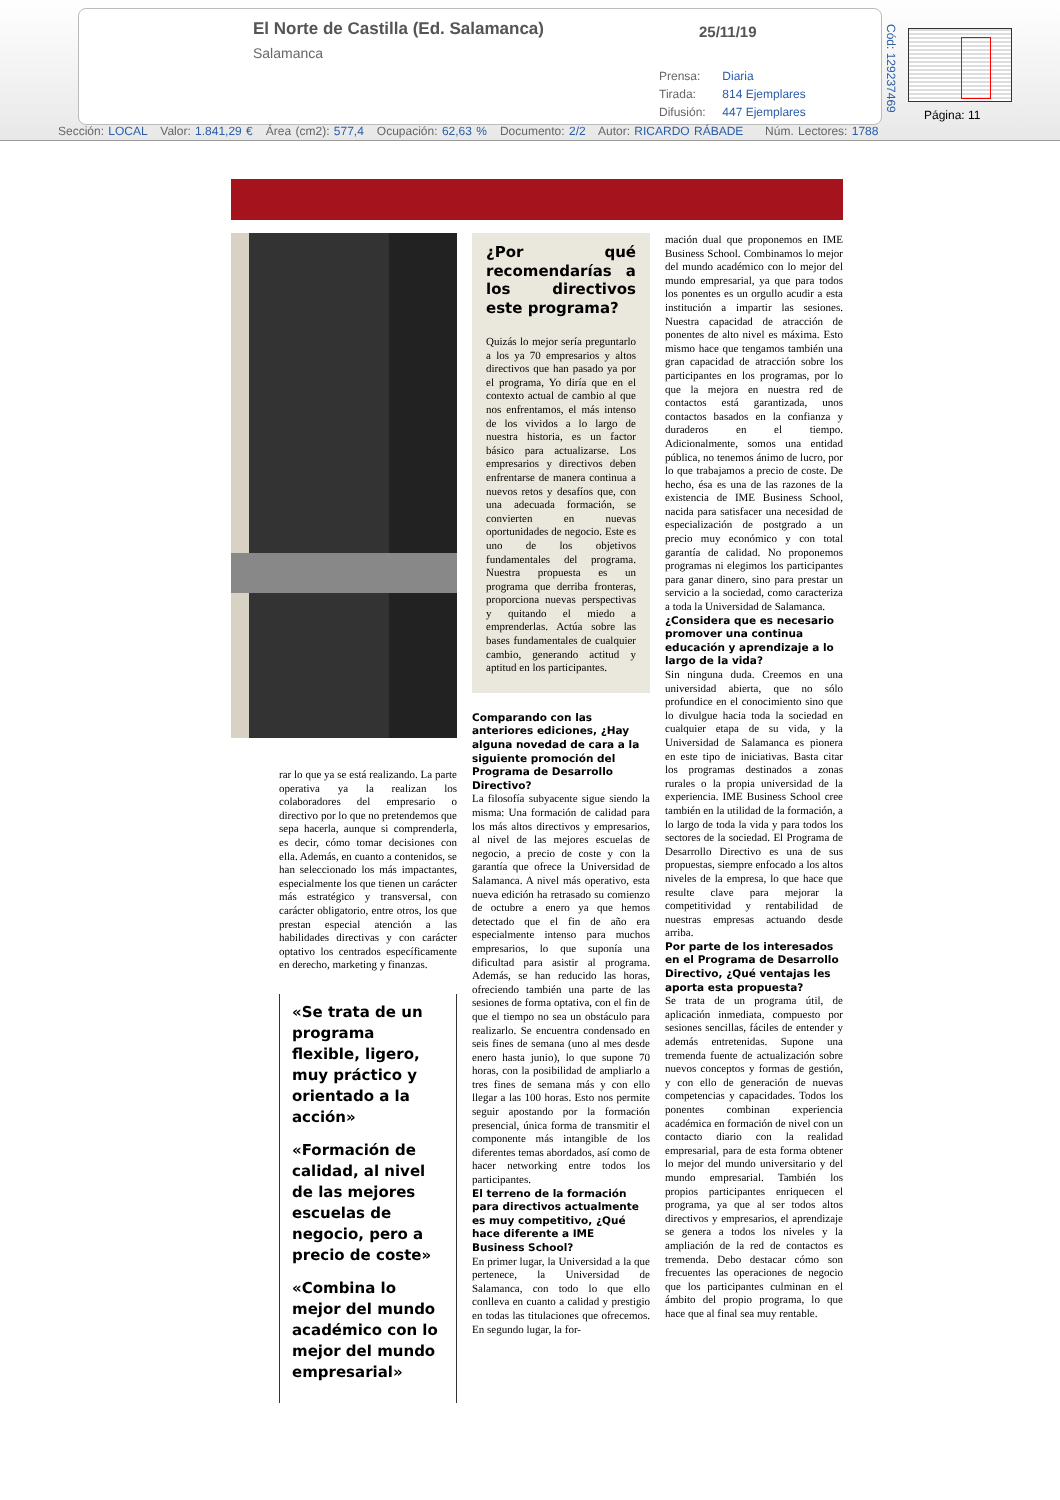El Norte de Castilla (Ed. Salamanca)
Salamanca
25/11/19
Prensa: Diaria
Tirada: 814 Ejemplares
Difusión: 447 Ejemplares
Cód: 129237469
Página: 11
Sección: LOCAL Valor: 1.841,29 € Área (cm2): 577,4 Ocupación: 62,63 % Documento: 2/2 Autor: RICARDO RÁBADE Núm. Lectores: 1788
rar lo que ya se está realizando. La parte operativa ya la realizan los colaboradores del empresario o directivo por lo que no pretendemos que sepa hacerla, aunque si comprenderla, es decir, cómo tomar decisiones con ella. Además, en cuanto a contenidos, se han seleccionado los más impactantes, especialmente los que tienen un carácter más estratégico y transversal, con carácter obligatorio, entre otros, los que prestan especial atención a las habilidades directivas y con carácter optativo los centrados específicamente en derecho, marketing y finanzas.
«Se trata de un programa flexible, ligero, muy práctico y orientado a la acción»
«Formación de calidad, al nivel de las mejores escuelas de negocio, pero a precio de coste»
«Combina lo mejor del mundo académico con lo mejor del mundo empresarial»
¿Por qué recomendarías a los directivos este programa?
Quizás lo mejor sería preguntarlo a los ya 70 empresarios y altos directivos que han pasado ya por el programa, Yo diría que en el contexto actual de cambio al que nos enfrentamos, el más intenso de los vividos a lo largo de nuestra historia, es un factor básico para actualizarse. Los empresarios y directivos deben enfrentarse de manera continua a nuevos retos y desafíos que, con una adecuada formación, se convierten en nuevas oportunidades de negocio. Este es uno de los objetivos fundamentales del programa. Nuestra propuesta es un programa que derriba fronteras, proporciona nuevas perspectivas y quitando el miedo a emprenderlas. Actúa sobre las bases fundamentales de cualquier cambio, generando actitud y aptitud en los participantes.
Comparando con las anteriores ediciones, ¿Hay alguna novedad de cara a la siguiente promoción del Programa de Desarrollo Directivo?
La filosofía subyacente sigue siendo la misma: Una formación de calidad para los más altos directivos y empresarios, al nivel de las mejores escuelas de negocio, a precio de coste y con la garantía que ofrece la Universidad de Salamanca. A nivel más operativo, esta nueva edición ha retrasado su comienzo de octubre a enero ya que hemos detectado que el fin de año era especialmente intenso para muchos empresarios, lo que suponía una dificultad para asistir al programa. Además, se han reducido las horas, ofreciendo también una parte de las sesiones de forma optativa, con el fin de que el tiempo no sea un obstáculo para realizarlo. Se encuentra condensado en seis fines de semana (uno al mes desde enero hasta junio), lo que supone 70 horas, con la posibilidad de ampliarlo a tres fines de semana más y con ello llegar a las 100 horas. Esto nos permite seguir apostando por la formación presencial, única forma de transmitir el componente más intangible de los diferentes temas abordados, así como de hacer networking entre todos los participantes.
El terreno de la formación para directivos actualmente es muy competitivo, ¿Qué hace diferente a IME Business School?
En primer lugar, la Universidad a la que pertenece, la Universidad de Salamanca, con todo lo que ello conlleva en cuanto a calidad y prestigio en todas las titulaciones que ofrecemos. En segundo lugar, la for-
mación dual que proponemos en IME Business School. Combinamos lo mejor del mundo académico con lo mejor del mundo empresarial, ya que para todos los ponentes es un orgullo acudir a esta institución a impartir las sesiones. Nuestra capacidad de atracción de ponentes de alto nivel es máxima. Esto mismo hace que tengamos también una gran capacidad de atracción sobre los participantes en los programas, por lo que la mejora en nuestra red de contactos está garantizada, unos contactos basados en la confianza y duraderos en el tiempo. Adicionalmente, somos una entidad pública, no tenemos ánimo de lucro, por lo que trabajamos a precio de coste. De hecho, ésa es una de las razones de la existencia de IME Business School, nacida para satisfacer una necesidad de especialización de postgrado a un precio muy económico y con total garantía de calidad. No proponemos programas ni elegimos los participantes para ganar dinero, sino para prestar un servicio a la sociedad, como caracteriza a toda la Universidad de Salamanca.
¿Considera que es necesario promover una continua educación y aprendizaje a lo largo de la vida?
Sin ninguna duda. Creemos en una universidad abierta, que no sólo profundice en el conocimiento sino que lo divulgue hacia toda la sociedad en cualquier etapa de su vida, y la Universidad de Salamanca es pionera en este tipo de iniciativas. Basta citar los programas destinados a zonas rurales o la propia universidad de la experiencia. IME Business School cree también en la utilidad de la formación, a lo largo de toda la vida y para todos los sectores de la sociedad. El Programa de Desarrollo Directivo es una de sus propuestas, siempre enfocado a los altos niveles de la empresa, lo que hace que resulte clave para mejorar la competitividad y rentabilidad de nuestras empresas actuando desde arriba.
Por parte de los interesados en el Programa de Desarrollo Directivo, ¿Qué ventajas les aporta esta propuesta?
Se trata de un programa útil, de aplicación inmediata, compuesto por sesiones sencillas, fáciles de entender y además entretenidas. Supone una tremenda fuente de actualización sobre nuevos conceptos y formas de gestión, y con ello de generación de nuevas competencias y capacidades. Todos los ponentes combinan experiencia académica en formación de nivel con un contacto diario con la realidad empresarial, para de esta forma obtener lo mejor del mundo universitario y del mundo empresarial. También los propios participantes enriquecen el programa, ya que al ser todos altos directivos y empresarios, el aprendizaje se genera a todos los niveles y la ampliación de la red de contactos es tremenda. Debo destacar cómo son frecuentes las operaciones de negocio que los participantes culminan en el ámbito del propio programa, lo que hace que al final sea muy rentable.